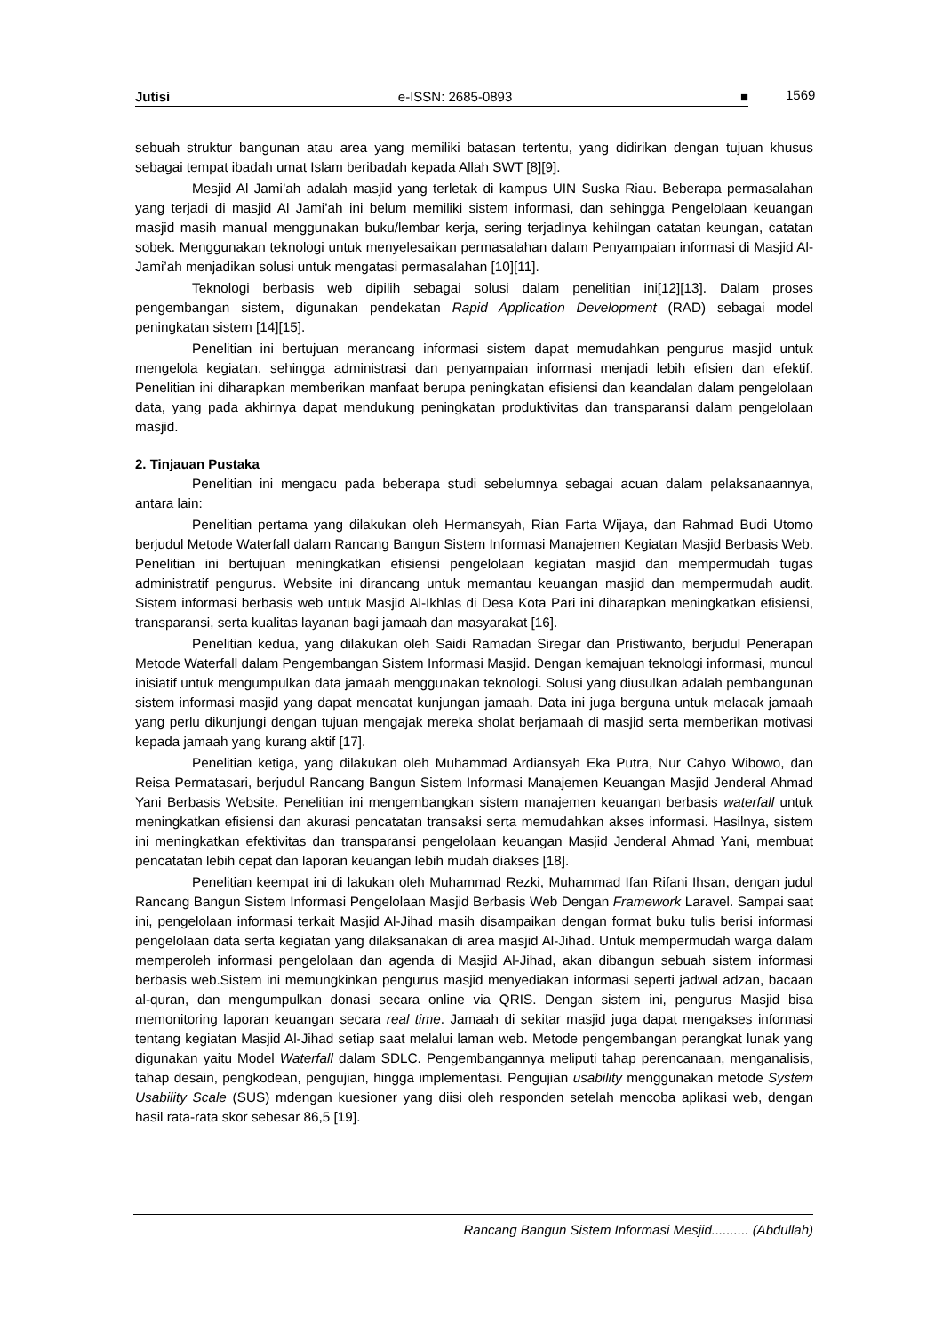Jutisi e-ISSN: 2685-0893 ■ 1569
sebuah struktur bangunan atau area yang memiliki batasan tertentu, yang didirikan dengan tujuan khusus sebagai tempat ibadah umat Islam beribadah kepada Allah SWT [8][9].
Mesjid Al Jami’ah adalah masjid yang terletak di kampus UIN Suska Riau. Beberapa permasalahan yang terjadi di masjid Al Jami’ah ini belum memiliki sistem informasi, dan sehingga Pengelolaan keuangan masjid masih manual menggunakan buku/lembar kerja, sering terjadinya kehilngan catatan keungan, catatan sobek. Menggunakan teknologi untuk menyelesaikan permasalahan dalam Penyampaian informasi di Masjid Al-Jami’ah menjadikan solusi untuk mengatasi permasalahan [10][11].
Teknologi berbasis web dipilih sebagai solusi dalam penelitian ini[12][13]. Dalam proses pengembangan sistem, digunakan pendekatan Rapid Application Development (RAD) sebagai model peningkatan sistem [14][15].
Penelitian ini bertujuan merancang informasi sistem dapat memudahkan pengurus masjid untuk mengelola kegiatan, sehingga administrasi dan penyampaian informasi menjadi lebih efisien dan efektif. Penelitian ini diharapkan memberikan manfaat berupa peningkatan efisiensi dan keandalan dalam pengelolaan data, yang pada akhirnya dapat mendukung peningkatan produktivitas dan transparansi dalam pengelolaan masjid.
2. Tinjauan Pustaka
Penelitian ini mengacu pada beberapa studi sebelumnya sebagai acuan dalam pelaksanaannya, antara lain:
Penelitian pertama yang dilakukan oleh Hermansyah, Rian Farta Wijaya, dan Rahmad Budi Utomo berjudul Metode Waterfall dalam Rancang Bangun Sistem Informasi Manajemen Kegiatan Masjid Berbasis Web. Penelitian ini bertujuan meningkatkan efisiensi pengelolaan kegiatan masjid dan mempermudah tugas administratif pengurus. Website ini dirancang untuk memantau keuangan masjid dan mempermudah audit. Sistem informasi berbasis web untuk Masjid Al-Ikhlas di Desa Kota Pari ini diharapkan meningkatkan efisiensi, transparansi, serta kualitas layanan bagi jamaah dan masyarakat [16].
Penelitian kedua, yang dilakukan oleh Saidi Ramadan Siregar dan Pristiwanto, berjudul Penerapan Metode Waterfall dalam Pengembangan Sistem Informasi Masjid. Dengan kemajuan teknologi informasi, muncul inisiatif untuk mengumpulkan data jamaah menggunakan teknologi. Solusi yang diusulkan adalah pembangunan sistem informasi masjid yang dapat mencatat kunjungan jamaah. Data ini juga berguna untuk melacak jamaah yang perlu dikunjungi dengan tujuan mengajak mereka sholat berjamaah di masjid serta memberikan motivasi kepada jamaah yang kurang aktif [17].
Penelitian ketiga, yang dilakukan oleh Muhammad Ardiansyah Eka Putra, Nur Cahyo Wibowo, dan Reisa Permatasari, berjudul Rancang Bangun Sistem Informasi Manajemen Keuangan Masjid Jenderal Ahmad Yani Berbasis Website. Penelitian ini mengembangkan sistem manajemen keuangan berbasis waterfall untuk meningkatkan efisiensi dan akurasi pencatatan transaksi serta memudahkan akses informasi. Hasilnya, sistem ini meningkatkan efektivitas dan transparansi pengelolaan keuangan Masjid Jenderal Ahmad Yani, membuat pencatatan lebih cepat dan laporan keuangan lebih mudah diakses [18].
Penelitian keempat ini di lakukan oleh Muhammad Rezki, Muhammad Ifan Rifani Ihsan, dengan judul Rancang Bangun Sistem Informasi Pengelolaan Masjid Berbasis Web Dengan Framework Laravel. Sampai saat ini, pengelolaan informasi terkait Masjid Al-Jihad masih disampaikan dengan format buku tulis berisi informasi pengelolaan data serta kegiatan yang dilaksanakan di area masjid Al-Jihad. Untuk mempermudah warga dalam memperoleh informasi pengelolaan dan agenda di Masjid Al-Jihad, akan dibangun sebuah sistem informasi berbasis web.Sistem ini memungkinkan pengurus masjid menyediakan informasi seperti jadwal adzan, bacaan al-quran, dan mengumpulkan donasi secara online via QRIS. Dengan sistem ini, pengurus Masjid bisa memonitoring laporan keuangan secara real time. Jamaah di sekitar masjid juga dapat mengakses informasi tentang kegiatan Masjid Al-Jihad setiap saat melalui laman web. Metode pengembangan perangkat lunak yang digunakan yaitu Model Waterfall dalam SDLC. Pengembangannya meliputi tahap perencanaan, menganalisis, tahap desain, pengkodean, pengujian, hingga implementasi. Pengujian usability menggunakan metode System Usability Scale (SUS) mdengan kuesioner yang diisi oleh responden setelah mencoba aplikasi web, dengan hasil rata-rata skor sebesar 86,5 [19].
Rancang Bangun Sistem Informasi Mesjid.......... (Abdullah)